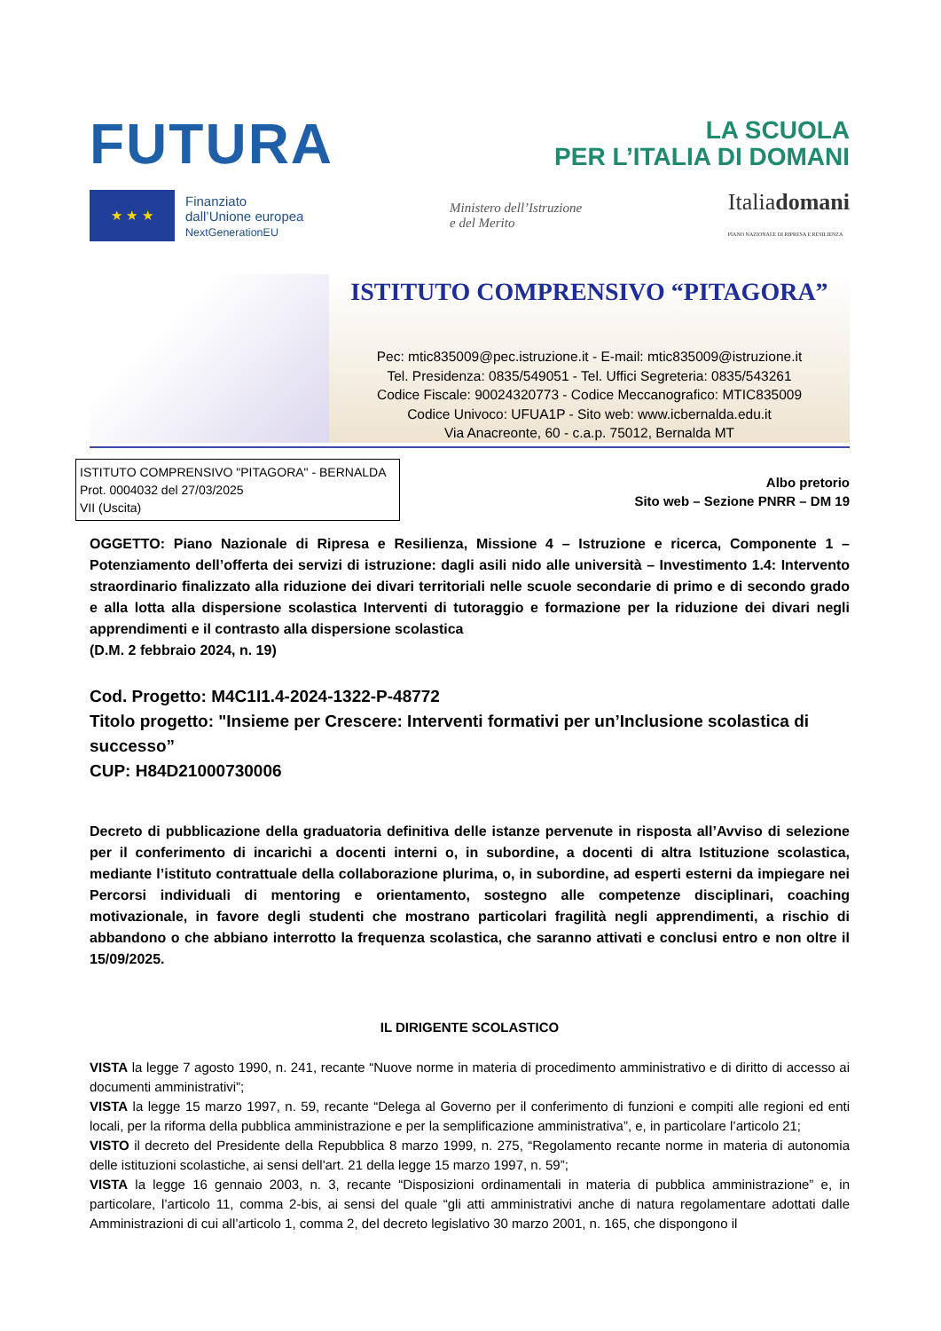FUTURA
LA SCUOLA
PER L’ITALIA DI DOMANI
★ ★ ★
Finanziato
dall’Unione europea
NextGenerationEU
Ministero dell’Istruzione
e del Merito
Italiadomani
PIANO NAZIONALE DI RIPRESA E RESILIENZA
ISTITUTO COMPRENSIVO “PITAGORA”
Pec: mtic835009@pec.istruzione.it - E-mail: mtic835009@istruzione.it
Tel. Presidenza: 0835/549051 - Tel. Uffici Segreteria: 0835/543261
Codice Fiscale: 90024320773 - Codice Meccanografico: MTIC835009
Codice Univoco: UFUA1P - Sito web: www.icbernalda.edu.it
Via Anacreonte, 60 - c.a.p. 75012, Bernalda MT
ISTITUTO COMPRENSIVO "PITAGORA" - BERNALDA
Prot. 0004032 del 27/03/2025
VII (Uscita)
Albo pretorio
Sito web – Sezione PNRR – DM 19
OGGETTO: Piano Nazionale di Ripresa e Resilienza, Missione 4 – Istruzione e ricerca, Componente 1 – Potenziamento dell’offerta dei servizi di istruzione: dagli asili nido alle università – Investimento 1.4: Intervento straordinario finalizzato alla riduzione dei divari territoriali nelle scuole secondarie di primo e di secondo grado e alla lotta alla dispersione scolastica Interventi di tutoraggio e formazione per la riduzione dei divari negli apprendimenti e il contrasto alla dispersione scolastica
(D.M. 2 febbraio 2024, n. 19)
Cod. Progetto: M4C1I1.4-2024-1322-P-48772
Titolo progetto: "Insieme per Crescere: Interventi formativi per un’Inclusione scolastica di successo”
CUP: H84D21000730006
Decreto di pubblicazione della graduatoria definitiva delle istanze pervenute in risposta all’Avviso di selezione per il conferimento di incarichi a docenti interni o, in subordine, a docenti di altra Istituzione scolastica, mediante l’istituto contrattuale della collaborazione plurima, o, in subordine, ad esperti esterni da impiegare nei Percorsi individuali di mentoring e orientamento, sostegno alle competenze disciplinari, coaching motivazionale, in favore degli studenti che mostrano particolari fragilità negli apprendimenti, a rischio di abbandono o che abbiano interrotto la frequenza scolastica, che saranno attivati e conclusi entro e non oltre il 15/09/2025.
IL DIRIGENTE SCOLASTICO
VISTA la legge 7 agosto 1990, n. 241, recante “Nuove norme in materia di procedimento amministrativo e di diritto di accesso ai documenti amministrativi”;
VISTA la legge 15 marzo 1997, n. 59, recante “Delega al Governo per il conferimento di funzioni e compiti alle regioni ed enti locali, per la riforma della pubblica amministrazione e per la semplificazione amministrativa”, e, in particolare l’articolo 21;
VISTO il decreto del Presidente della Repubblica 8 marzo 1999, n. 275, “Regolamento recante norme in materia di autonomia delle istituzioni scolastiche, ai sensi dell'art. 21 della legge 15 marzo 1997, n. 59”;
VISTA la legge 16 gennaio 2003, n. 3, recante “Disposizioni ordinamentali in materia di pubblica amministrazione” e, in particolare, l’articolo 11, comma 2-bis, ai sensi del quale “gli atti amministrativi anche di natura regolamentare adottati dalle Amministrazioni di cui all’articolo 1, comma 2, del decreto legislativo 30 marzo 2001, n. 165, che dispongono il